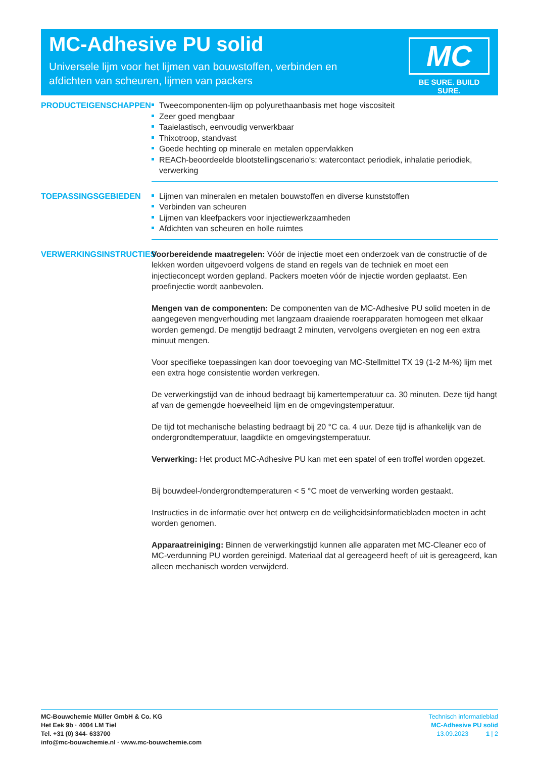MC-Adhesive PU solid
Universele lijm voor het lijmen van bouwstoffen, verbinden en afdichten van scheuren, lijmen van packers
MC
BE SURE. BUILD SURE.
PRODUCTEIGENSCHAPPEN
Tweecomponenten-lijm op polyurethaanbasis met hoge viscositeit
Zeer goed mengbaar
Taaielastisch, eenvoudig verwerkbaar
Thixotroop, standvast
Goede hechting op minerale en metalen oppervlakken
REACh-beoordeelde blootstellingscenario's: watercontact periodiek, inhalatie periodiek, verwerking
TOEPASSINGSGEBIEDEN
Lijmen van mineralen en metalen bouwstoffen en diverse kunststoffen
Verbinden van scheuren
Lijmen van kleefpackers voor injectiewerkzaamheden
Afdichten van scheuren en holle ruimtes
VERWERKINGSINSTRUCTIES
Voorbereidende maatregelen: Vóór de injectie moet een onderzoek van de constructie of de lekken worden uitgevoerd volgens de stand en regels van de techniek en moet een injectieconcept worden gepland. Packers moeten vóór de injectie worden geplaatst. Een proefinjectie wordt aanbevolen.
Mengen van de componenten: De componenten van de MC-Adhesive PU solid moeten in de aangegeven mengverhouding met langzaam draaiende roerapparaten homogeen met elkaar worden gemengd. De mengtijd bedraagt 2 minuten, vervolgens overgieten en nog een extra minuut mengen.
Voor specifieke toepassingen kan door toevoeging van MC-Stellmittel TX 19 (1-2 M-%) lijm met een extra hoge consistentie worden verkregen.
De verwerkingstijd van de inhoud bedraagt bij kamertemperatuur ca. 30 minuten. Deze tijd hangt af van de gemengde hoeveelheid lijm en de omgevingstemperatuur.
De tijd tot mechanische belasting bedraagt bij 20 °C ca. 4 uur. Deze tijd is afhankelijk van de ondergrondtemperatuur, laagdikte en omgevingstemperatuur.
Verwerking: Het product MC-Adhesive PU kan met een spatel of een troffel worden opgezet.
Bij bouwdeel-/ondergrondtemperaturen < 5 °C moet de verwerking worden gestaakt.
Instructies in de informatie over het ontwerp en de veiligheidsinformatiebladen moeten in acht worden genomen.
Apparaatreiniging: Binnen de verwerkingstijd kunnen alle apparaten met MC-Cleaner eco of MC-verdunning PU worden gereinigd. Materiaal dat al gereageerd heeft of uit is gereageerd, kan alleen mechanisch worden verwijderd.
MC-Bouwchemie Müller GmbH & Co. KG
Het Eek 9b · 4004 LM Tiel
Tel. +31 (0) 344- 633700
info@mc-bouwchemie.nl · www.mc-bouwchemie.com
Technisch informatieblad
MC-Adhesive PU solid
13.09.2023 1 | 2